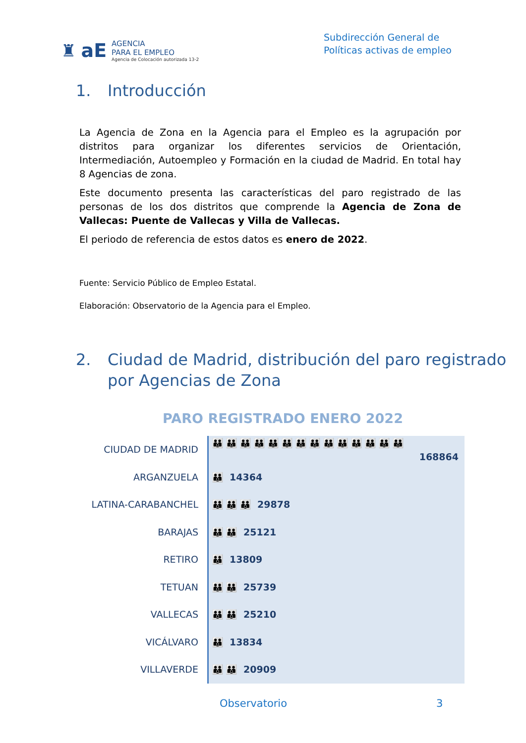♜ aE AGENCIA
PARA EL EMPLEO
Agencia de Colocación autorizada 13-2
Subdirección General de
Políticas activas de empleo
1. Introducción
La Agencia de Zona en la Agencia para el Empleo es la agrupación por distritos para organizar los diferentes servicios de Orientación, Intermediación, Autoempleo y Formación en la ciudad de Madrid. En total hay 8 Agencias de zona.
Este documento presenta las características del paro registrado de las personas de los dos distritos que comprende la Agencia de Zona de Vallecas: Puente de Vallecas y Villa de Vallecas.
El periodo de referencia de estos datos es enero de 2022.
Fuente: Servicio Público de Empleo Estatal.
Elaboración: Observatorio de la Agencia para el Empleo.
2. Ciudad de Madrid, distribución del paro registrado por Agencias de Zona
PARO REGISTRADO ENERO 2022
CIUDAD DE MADRID
ARGANZUELA
LATINA-CARABANCHEL
BARAJAS
RETIRO
TETUAN
VALLECAS
VICÁLVARO
VILLAVERDE
👪👪👪👪👪👪👪👪👪👪👪👪👪👪
168864
👪 14364
👪👪👪 29878
👪👪 25121
👪 13809
👪👪 25739
👪👪 25210
👪 13834
👪👪 20909
Observatorio 3